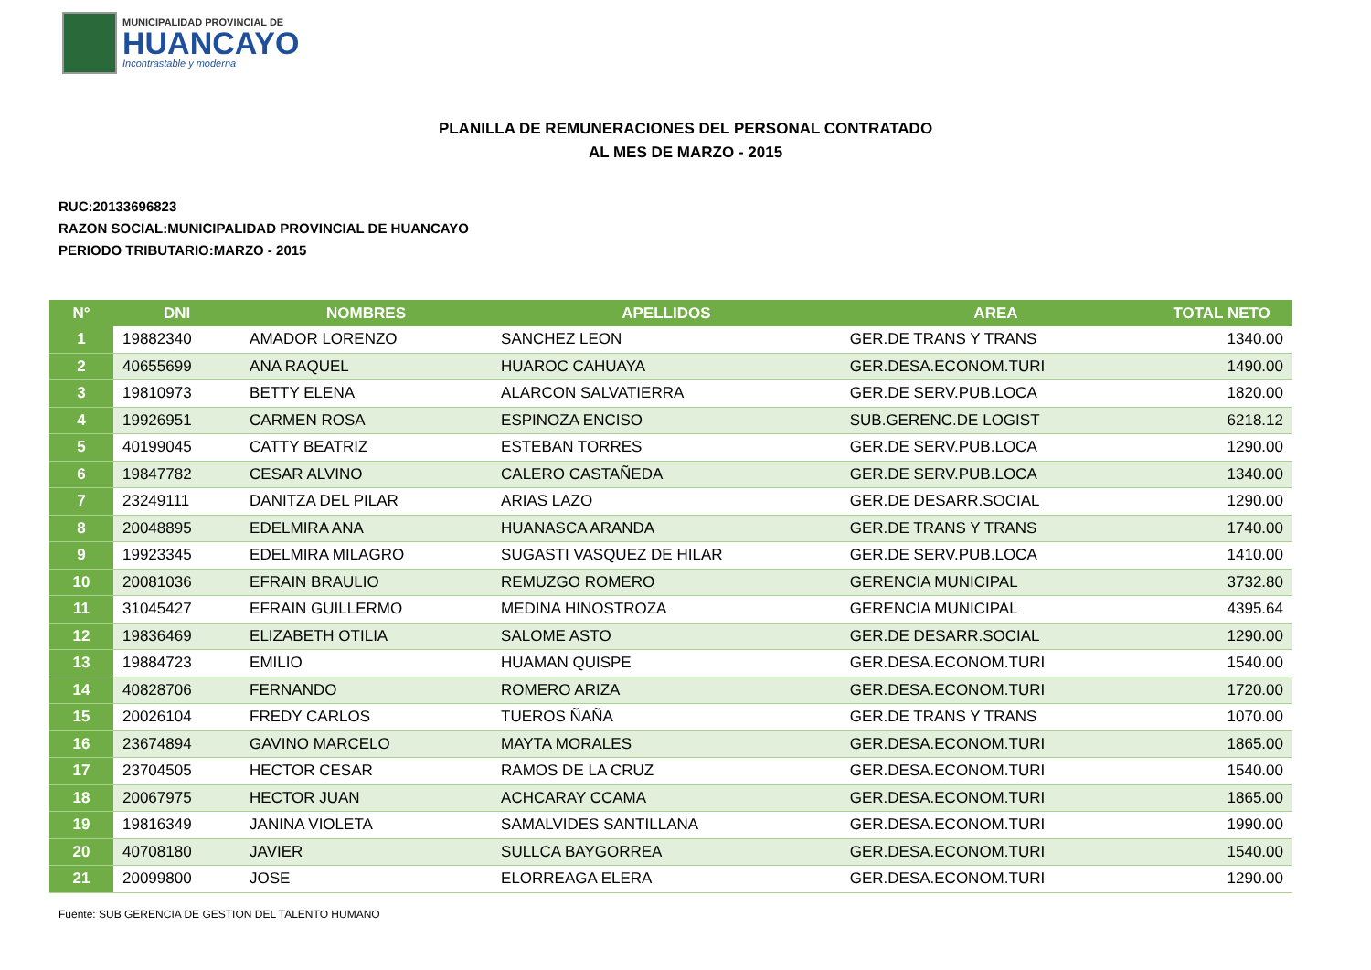MUNICIPALIDAD PROVINCIAL DE
HUANCAYO
Incontrastable y moderna
PLANILLA DE REMUNERACIONES DEL PERSONAL CONTRATADO
AL MES DE MARZO - 2015
RUC:20133696823
RAZON SOCIAL:MUNICIPALIDAD PROVINCIAL DE HUANCAYO
PERIODO TRIBUTARIO:MARZO - 2015
| N° | DNI | NOMBRES | APELLIDOS | AREA | TOTAL NETO |
| --- | --- | --- | --- | --- | --- |
| 1 | 19882340 | AMADOR LORENZO | SANCHEZ LEON | GER.DE TRANS Y TRANS | 1340.00 |
| 2 | 40655699 | ANA RAQUEL | HUAROC CAHUAYA | GER.DESA.ECONOM.TURI | 1490.00 |
| 3 | 19810973 | BETTY ELENA | ALARCON SALVATIERRA | GER.DE SERV.PUB.LOCA | 1820.00 |
| 4 | 19926951 | CARMEN ROSA | ESPINOZA ENCISO | SUB.GERENC.DE LOGIST | 6218.12 |
| 5 | 40199045 | CATTY BEATRIZ | ESTEBAN TORRES | GER.DE SERV.PUB.LOCA | 1290.00 |
| 6 | 19847782 | CESAR ALVINO | CALERO CASTAÑEDA | GER.DE SERV.PUB.LOCA | 1340.00 |
| 7 | 23249111 | DANITZA DEL PILAR | ARIAS LAZO | GER.DE DESARR.SOCIAL | 1290.00 |
| 8 | 20048895 | EDELMIRA ANA | HUANASCA ARANDA | GER.DE TRANS Y TRANS | 1740.00 |
| 9 | 19923345 | EDELMIRA MILAGRO | SUGASTI VASQUEZ DE HILAR | GER.DE SERV.PUB.LOCA | 1410.00 |
| 10 | 20081036 | EFRAIN BRAULIO | REMUZGO ROMERO | GERENCIA MUNICIPAL | 3732.80 |
| 11 | 31045427 | EFRAIN GUILLERMO | MEDINA HINOSTROZA | GERENCIA MUNICIPAL | 4395.64 |
| 12 | 19836469 | ELIZABETH OTILIA | SALOME ASTO | GER.DE DESARR.SOCIAL | 1290.00 |
| 13 | 19884723 | EMILIO | HUAMAN QUISPE | GER.DESA.ECONOM.TURI | 1540.00 |
| 14 | 40828706 | FERNANDO | ROMERO ARIZA | GER.DESA.ECONOM.TURI | 1720.00 |
| 15 | 20026104 | FREDY CARLOS | TUEROS ÑAÑA | GER.DE TRANS Y TRANS | 1070.00 |
| 16 | 23674894 | GAVINO MARCELO | MAYTA MORALES | GER.DESA.ECONOM.TURI | 1865.00 |
| 17 | 23704505 | HECTOR CESAR | RAMOS DE LA CRUZ | GER.DESA.ECONOM.TURI | 1540.00 |
| 18 | 20067975 | HECTOR JUAN | ACHCARAY CCAMA | GER.DESA.ECONOM.TURI | 1865.00 |
| 19 | 19816349 | JANINA VIOLETA | SAMALVIDES SANTILLANA | GER.DESA.ECONOM.TURI | 1990.00 |
| 20 | 40708180 | JAVIER | SULLCA BAYGORREA | GER.DESA.ECONOM.TURI | 1540.00 |
| 21 | 20099800 | JOSE | ELORREAGA ELERA | GER.DESA.ECONOM.TURI | 1290.00 |
Fuente: SUB GERENCIA DE GESTION DEL TALENTO HUMANO